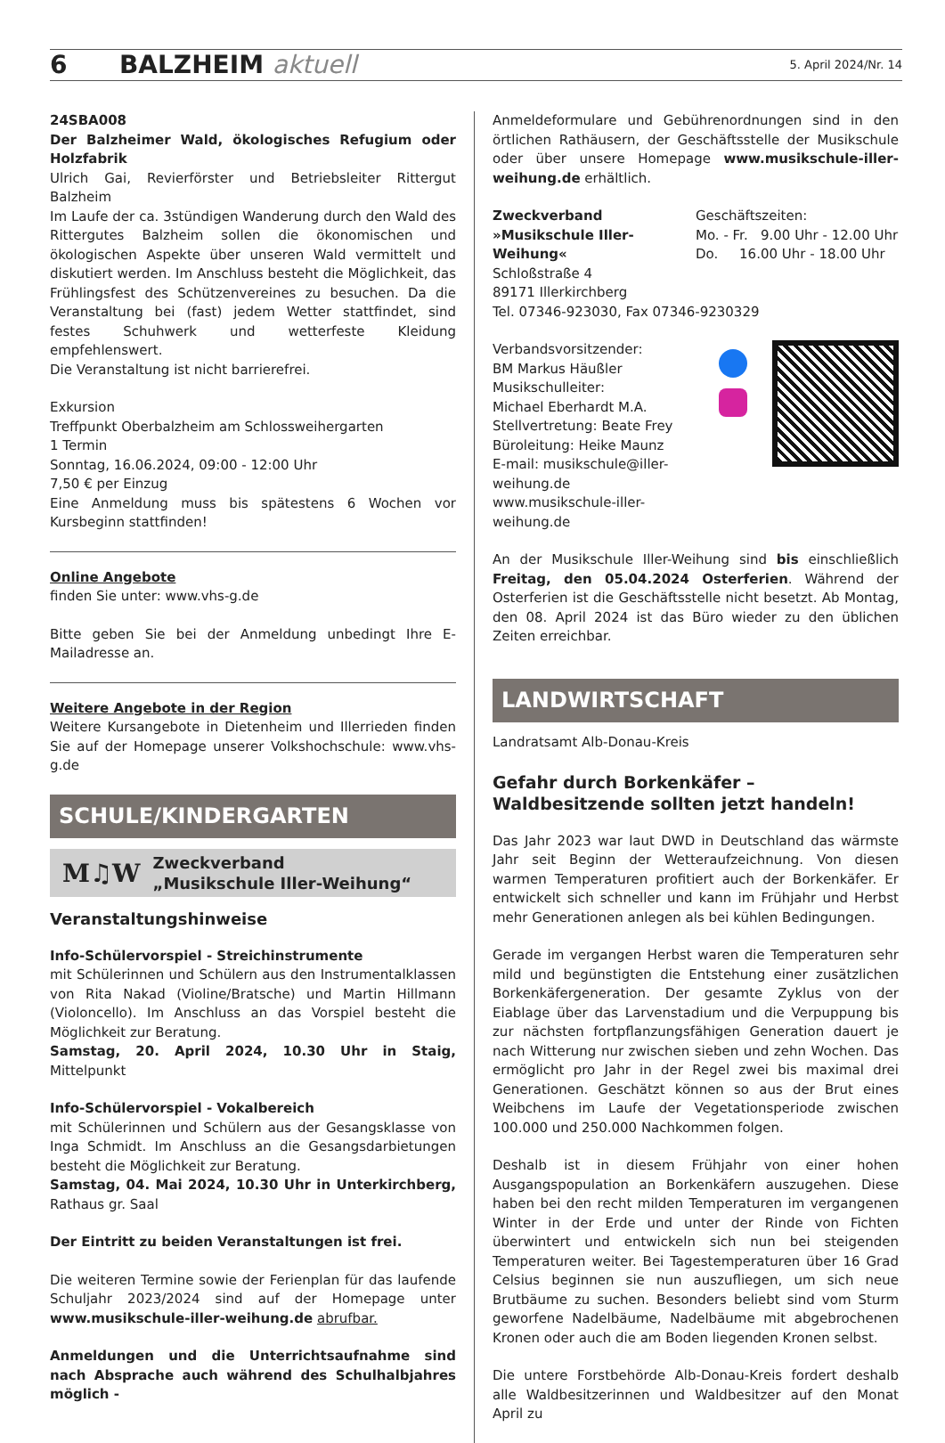6 BALZHEIM aktuell 5. April 2024/Nr. 14
24SBA008
Der Balzheimer Wald, ökologisches Refugium oder Holzfabrik
Ulrich Gai, Revierförster und Betriebsleiter Rittergut Balzheim
Im Laufe der ca. 3stündigen Wanderung durch den Wald des Rittergutes Balzheim sollen die ökonomischen und ökologischen Aspekte über unseren Wald vermittelt und diskutiert werden. Im Anschluss besteht die Möglichkeit, das Frühlingsfest des Schützenvereines zu besuchen. Da die Veranstaltung bei (fast) jedem Wetter stattfindet, sind festes Schuhwerk und wetterfeste Kleidung empfehlenswert.
Die Veranstaltung ist nicht barrierefrei.
Exkursion
Treffpunkt Oberbalzheim am Schlossweihergarten
1 Termin
Sonntag, 16.06.2024, 09:00 - 12:00 Uhr
7,50 € per Einzug
Eine Anmeldung muss bis spätestens 6 Wochen vor Kursbeginn stattfinden!
Online Angebote
finden Sie unter: www.vhs-g.de
Bitte geben Sie bei der Anmeldung unbedingt Ihre E-Mailadresse an.
Weitere Angebote in der Region
Weitere Kursangebote in Dietenheim und Illerrieden finden Sie auf der Homepage unserer Volkshochschule: www.vhs-g.de
SCHULE/KINDERGARTEN
M♫W Zweckverband
„Musikschule Iller-Weihung“
Veranstaltungshinweise
Info-Schülervorspiel - Streichinstrumente
mit Schülerinnen und Schülern aus den Instrumentalklassen von Rita Nakad (Violine/Bratsche) und Martin Hillmann (Violoncello). Im Anschluss an das Vorspiel besteht die Möglichkeit zur Beratung.
Samstag, 20. April 2024, 10.30 Uhr in Staig, Mittelpunkt
Info-Schülervorspiel - Vokalbereich
mit Schülerinnen und Schülern aus der Gesangsklasse von Inga Schmidt. Im Anschluss an die Gesangsdarbietungen besteht die Möglichkeit zur Beratung.
Samstag, 04. Mai 2024, 10.30 Uhr in Unterkirchberg, Rathaus gr. Saal
Der Eintritt zu beiden Veranstaltungen ist frei.
Die weiteren Termine sowie der Ferienplan für das laufende Schuljahr 2023/2024 sind auf der Homepage unter www.musikschule-iller-weihung.de abrufbar.
Anmeldungen und die Unterrichtsaufnahme sind nach Absprache auch während des Schulhalbjahres möglich -
Anmeldeformulare und Gebührenordnungen sind in den örtlichen Rathäusern, der Geschäftsstelle der Musikschule oder über unsere Homepage www.musikschule-iller-weihung.de erhältlich.
Zweckverband
»Musikschule Iller-Weihung«
Schloßstraße 4
89171 Illerkirchberg
Tel. 07346-923030, Fax 07346-9230329
Geschäftszeiten:
Mo. - Fr. 9.00 Uhr - 12.00 Uhr
Do. 16.00 Uhr - 18.00 Uhr
Verbandsvorsitzender:
BM Markus Häußler
Musikschulleiter:
Michael Eberhardt M.A.
Stellvertretung: Beate Frey
Büroleitung: Heike Maunz
E-mail: musikschule@iller-weihung.de
www.musikschule-iller-weihung.de
An der Musikschule Iller-Weihung sind bis einschließlich Freitag, den 05.04.2024 Osterferien. Während der Osterferien ist die Geschäftsstelle nicht besetzt. Ab Montag, den 08. April 2024 ist das Büro wieder zu den üblichen Zeiten erreichbar.
LANDWIRTSCHAFT
Landratsamt Alb-Donau-Kreis
Gefahr durch Borkenkäfer –
Waldbesitzende sollten jetzt handeln!
Das Jahr 2023 war laut DWD in Deutschland das wärmste Jahr seit Beginn der Wetteraufzeichnung. Von diesen warmen Temperaturen profitiert auch der Borkenkäfer. Er entwickelt sich schneller und kann im Frühjahr und Herbst mehr Generationen anlegen als bei kühlen Bedingungen.
Gerade im vergangen Herbst waren die Temperaturen sehr mild und begünstigten die Entstehung einer zusätzlichen Borkenkäfergeneration. Der gesamte Zyklus von der Eiablage über das Larvenstadium und die Verpuppung bis zur nächsten fortpflanzungsfähigen Generation dauert je nach Witterung nur zwischen sieben und zehn Wochen. Das ermöglicht pro Jahr in der Regel zwei bis maximal drei Generationen. Geschätzt können so aus der Brut eines Weibchens im Laufe der Vegetationsperiode zwischen 100.000 und 250.000 Nachkommen folgen.
Deshalb ist in diesem Frühjahr von einer hohen Ausgangspopulation an Borkenkäfern auszugehen. Diese haben bei den recht milden Temperaturen im vergangenen Winter in der Erde und unter der Rinde von Fichten überwintert und entwickeln sich nun bei steigenden Temperaturen weiter. Bei Tagestemperaturen über 16 Grad Celsius beginnen sie nun auszufliegen, um sich neue Brutbäume zu suchen. Besonders beliebt sind vom Sturm geworfene Nadelbäume, Nadelbäume mit abgebrochenen Kronen oder auch die am Boden liegenden Kronen selbst.
Die untere Forstbehörde Alb-Donau-Kreis fordert deshalb alle Waldbesitzerinnen und Waldbesitzer auf den Monat April zu